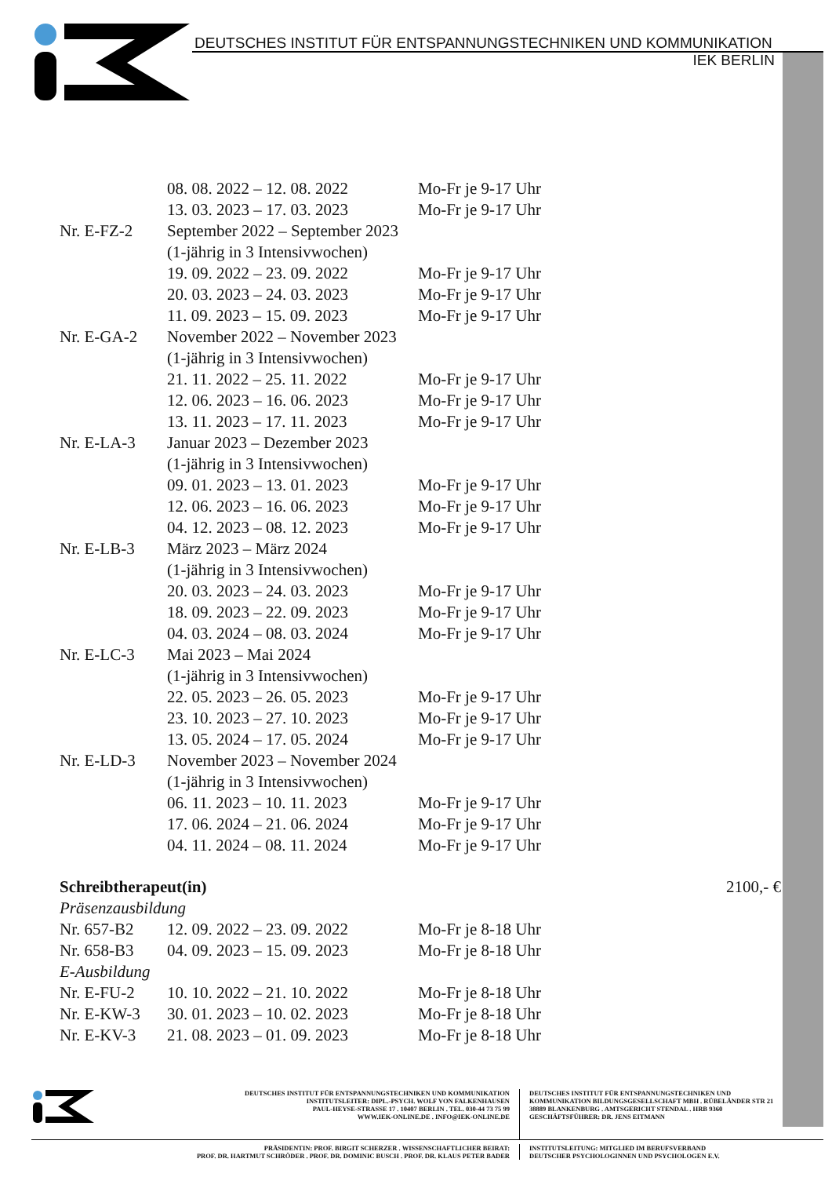DEUTSCHES INSTITUT FÜR ENTSPANNUNGSTECHNIKEN UND KOMMUNIKATION
IEK BERLIN
| | 08. 08. 2022 – 12. 08. 2022 | Mo-Fr je 9-17 Uhr |
| | 13. 03. 2023 – 17. 03. 2023 | Mo-Fr je 9-17 Uhr |
| Nr. E-FZ-2 | September 2022 – September 2023 | |
| | (1-jährig in 3 Intensivwochen) | |
| | 19. 09. 2022 – 23. 09. 2022 | Mo-Fr je 9-17 Uhr |
| | 20. 03. 2023 – 24. 03. 2023 | Mo-Fr je 9-17 Uhr |
| | 11. 09. 2023 – 15. 09. 2023 | Mo-Fr je 9-17 Uhr |
| Nr. E-GA-2 | November 2022 – November 2023 | |
| | (1-jährig in 3 Intensivwochen) | |
| | 21. 11. 2022 – 25. 11. 2022 | Mo-Fr je 9-17 Uhr |
| | 12. 06. 2023 – 16. 06. 2023 | Mo-Fr je 9-17 Uhr |
| | 13. 11. 2023 – 17. 11. 2023 | Mo-Fr je 9-17 Uhr |
| Nr. E-LA-3 | Januar 2023 – Dezember 2023 | |
| | (1-jährig in 3 Intensivwochen) | |
| | 09. 01. 2023 – 13. 01. 2023 | Mo-Fr je 9-17 Uhr |
| | 12. 06. 2023 – 16. 06. 2023 | Mo-Fr je 9-17 Uhr |
| | 04. 12. 2023 – 08. 12. 2023 | Mo-Fr je 9-17 Uhr |
| Nr. E-LB-3 | März 2023 – März 2024 | |
| | (1-jährig in 3 Intensivwochen) | |
| | 20. 03. 2023 – 24. 03. 2023 | Mo-Fr je 9-17 Uhr |
| | 18. 09. 2023 – 22. 09. 2023 | Mo-Fr je 9-17 Uhr |
| | 04. 03. 2024 – 08. 03. 2024 | Mo-Fr je 9-17 Uhr |
| Nr. E-LC-3 | Mai 2023 – Mai 2024 | |
| | (1-jährig in 3 Intensivwochen) | |
| | 22. 05. 2023 – 26. 05. 2023 | Mo-Fr je 9-17 Uhr |
| | 23. 10. 2023 – 27. 10. 2023 | Mo-Fr je 9-17 Uhr |
| | 13. 05. 2024 – 17. 05. 2024 | Mo-Fr je 9-17 Uhr |
| Nr. E-LD-3 | November 2023 – November 2024 | |
| | (1-jährig in 3 Intensivwochen) | |
| | 06. 11. 2023 – 10. 11. 2023 | Mo-Fr je 9-17 Uhr |
| | 17. 06. 2024 – 21. 06. 2024 | Mo-Fr je 9-17 Uhr |
| | 04. 11. 2024 – 08. 11. 2024 | Mo-Fr je 9-17 Uhr |
| Schreibtherapeut(in) | | | 2100,- € |
| Präsenzausbildung | | | |
| Nr. 657-B2 | 12. 09. 2022 – 23. 09. 2022 | Mo-Fr je 8-18 Uhr | |
| Nr. 658-B3 | 04. 09. 2023 – 15. 09. 2023 | Mo-Fr je 8-18 Uhr | |
| E-Ausbildung | | | |
| Nr. E-FU-2 | 10. 10. 2022 – 21. 10. 2022 | Mo-Fr je 8-18 Uhr | |
| Nr. E-KW-3 | 30. 01. 2023 – 10. 02. 2023 | Mo-Fr je 8-18 Uhr | |
| Nr. E-KV-3 | 21. 08. 2023 – 01. 09. 2023 | Mo-Fr je 8-18 Uhr | |
DEUTSCHES INSTITUT FÜR ENTSPANNUNGSTECHNIKEN UND KOMMUNIKATION
INSTITUTSLEITER: DIPL.-PSYCH. WOLF VON FALKENHAUSEN
PAUL-HEYSE-STRASSE 17 . 10407 BERLIN . TEL. 030-44 73 75 99
WWW.IEK-ONLINE.DE . INFO@IEK-ONLINE.DE
DEUTSCHES INSTITUT FÜR ENTSPANNUNGSTECHNIKEN UND
KOMMUNIKATION BILDUNGSGESELLSCHAFT MBH . RÜBELÄNDER STR 21
38889 BLANKENBURG . AMTSGERICHT STENDAL . HRB 9360
GESCHÄFTSFÜHRER: DR. JENS EITMANN
PRÄSIDENTIN: PROF. BIRGIT SCHERZER . WISSENSCHAFTLICHER BEIRAT:
PROF. DR. HARTMUT SCHRÖDER . PROF. DR. DOMINIC BUSCH . PROF. DR. KLAUS PETER BADER
INSTITUTSLEITUNG: MITGLIED IM BERUFSVERBAND
DEUTSCHER PSYCHOLOGINNEN UND PSYCHOLOGEN E.V.